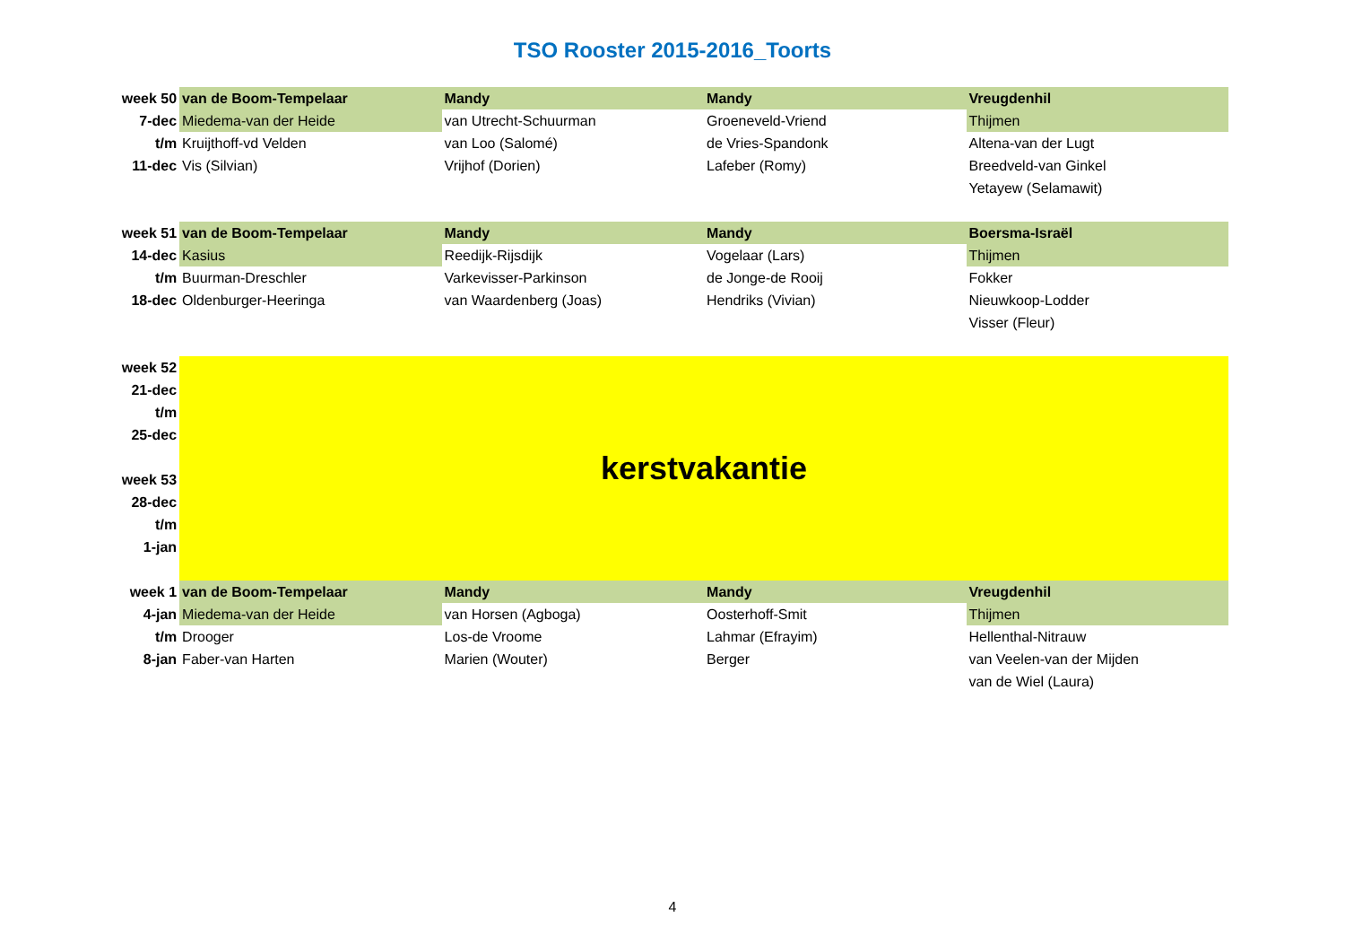TSO Rooster 2015-2016_Toorts
| week 50 | van de Boom-Tempelaar | Mandy | Mandy | Vreugdenhil |
| 7-dec | Miedema-van der Heide | van Utrecht-Schuurman | Groeneveld-Vriend | Thijmen |
| t/m | Kruijthoff-vd Velden | van Loo (Salomé) | de Vries-Spandonk | Altena-van der Lugt |
| 11-dec | Vis (Silvian) | Vrijhof (Dorien) | Lafeber (Romy) | Breedveld-van Ginkel |
| | | | | Yetayew (Selamawit) |
| week 51 | van de Boom-Tempelaar | Mandy | Mandy | Boersma-Israël |
| 14-dec | Kasius | Reedijk-Rijsdijk | Vogelaar (Lars) | Thijmen |
| t/m | Buurman-Dreschler | Varkevisser-Parkinson | de Jonge-de Rooij | Fokker |
| 18-dec | Oldenburger-Heeringa | van Waardenberg (Joas) | Hendriks (Vivian) | Nieuwkoop-Lodder |
| | | | | Visser (Fleur) |
| week 52 | kerstvakantie | | | |
| 21-dec | | | | |
| t/m | | | | |
| 25-dec | | | | |
| week 53 | | | | |
| 28-dec | | | | |
| t/m | | | | |
| 1-jan | | | | |
| week 1 | van de Boom-Tempelaar | Mandy | Mandy | Vreugdenhil |
| 4-jan | Miedema-van der Heide | van Horsen (Agboga) | Oosterhoff-Smit | Thijmen |
| t/m | Drooger | Los-de Vroome | Lahmar (Efrayim) | Hellenthal-Nitrauw |
| 8-jan | Faber-van Harten | Marien (Wouter) | Berger | van Veelen-van der Mijden |
| | | | | van de Wiel (Laura) |
4